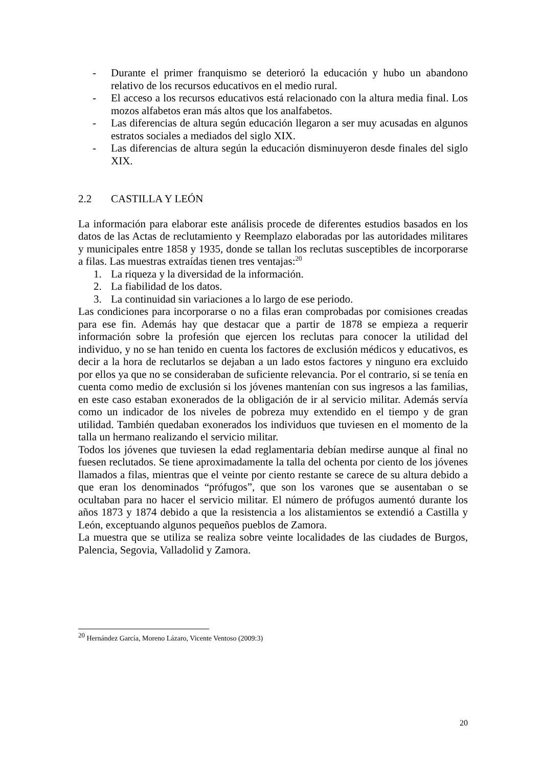- Durante el primer franquismo se deterioró la educación y hubo un abandono relativo de los recursos educativos en el medio rural.
- El acceso a los recursos educativos está relacionado con la altura media final. Los mozos alfabetos eran más altos que los analfabetos.
- Las diferencias de altura según educación llegaron a ser muy acusadas en algunos estratos sociales a mediados del siglo XIX.
- Las diferencias de altura según la educación disminuyeron desde finales del siglo XIX.
2.2 CASTILLA Y LEÓN
La información para elaborar este análisis procede de diferentes estudios basados en los datos de las Actas de reclutamiento y Reemplazo elaboradas por las autoridades militares y municipales entre 1858 y 1935, donde se tallan los reclutas susceptibles de incorporarse a filas. Las muestras extraídas tienen tres ventajas:<sup>20</sup>
1. La riqueza y la diversidad de la información.
2. La fiabilidad de los datos.
3. La continuidad sin variaciones a lo largo de ese periodo.
Las condiciones para incorporarse o no a filas eran comprobadas por comisiones creadas para ese fin. Además hay que destacar que a partir de 1878 se empieza a requerir información sobre la profesión que ejercen los reclutas para conocer la utilidad del individuo, y no se han tenido en cuenta los factores de exclusión médicos y educativos, es decir a la hora de reclutarlos se dejaban a un lado estos factores y ninguno era excluido por ellos ya que no se consideraban de suficiente relevancia. Por el contrario, si se tenía en cuenta como medio de exclusión si los jóvenes mantenían con sus ingresos a las familias, en este caso estaban exonerados de la obligación de ir al servicio militar. Además servía como un indicador de los niveles de pobreza muy extendido en el tiempo y de gran utilidad. También quedaban exonerados los individuos que tuviesen en el momento de la talla un hermano realizando el servicio militar.
Todos los jóvenes que tuviesen la edad reglamentaria debían medirse aunque al final no fuesen reclutados. Se tiene aproximadamente la talla del ochenta por ciento de los jóvenes llamados a filas, mientras que el veinte por ciento restante se carece de su altura debido a que eran los denominados “prófugos”, que son los varones que se ausentaban o se ocultaban para no hacer el servicio militar. El número de prófugos aumentó durante los años 1873 y 1874 debido a que la resistencia a los alistamientos se extendió a Castilla y León, exceptuando algunos pequeños pueblos de Zamora.
La muestra que se utiliza se realiza sobre veinte localidades de las ciudades de Burgos, Palencia, Segovia, Valladolid y Zamora.
<sup>20</sup> Hernández García, Moreno Lázaro, Vicente Ventoso (2009:3)
20